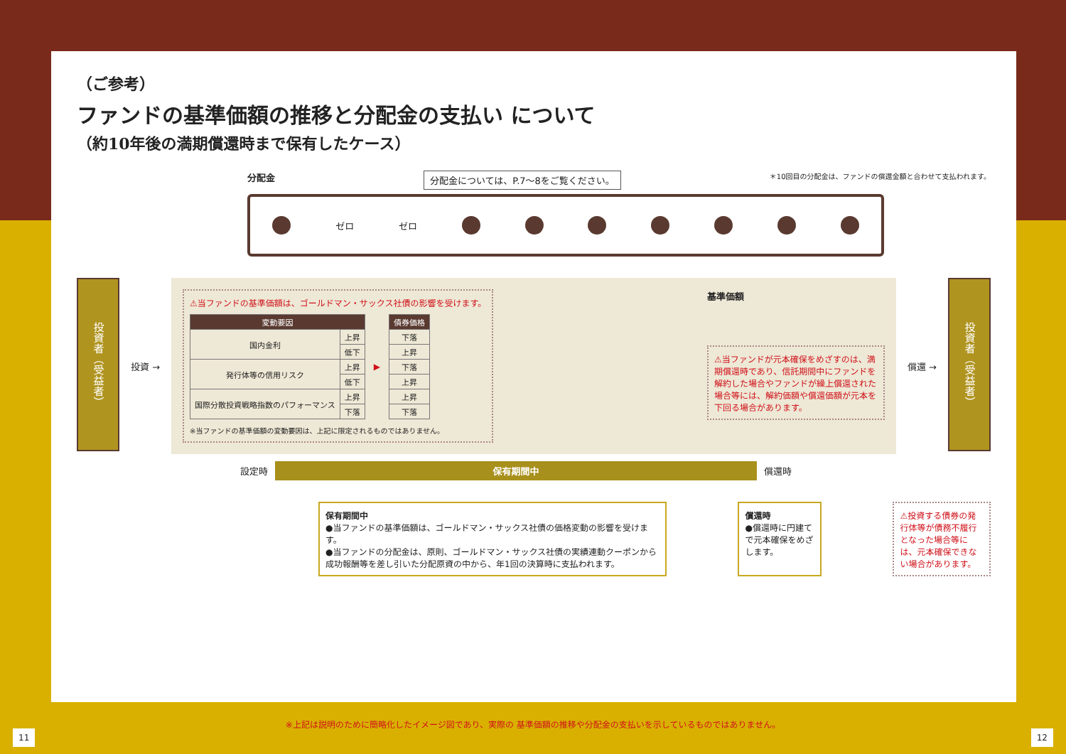（ご参考）
ファンドの基準価額の推移と分配金の支払い について
（約10年後の満期償還時まで保有したケース）
分配金 分配金については、P.7～8をご覧ください。 ＊10回目の分配金は、ファンドの償還金額と合わせて支払われます。
ゼロ ゼロ
投資者（受益者）
投資 →
⚠当ファンドの基準価額は、ゴールドマン・サックス社債の影響を受けます。
| 変動要因 | |
| --- | --- |
| 国内金利 | 上昇 |
| | 低下 |
| 発行体等の信用リスク | 上昇 |
| | 低下 |
| 国際分散投資戦略指数のパフォーマンス | 上昇 |
| | 下落 |
▶
| 債券価格 |
| --- |
| 下落 |
| 上昇 |
| 下落 |
| 上昇 |
| 上昇 |
| 下落 |
※当ファンドの基準価額の変動要因は、上記に限定されるものではありません。
基準価額
⚠当ファンドが元本確保をめざすのは、満期償還時であり、信託期間中にファンドを解約した場合やファンドが繰上償還された場合等には、解約価額や償還価額が元本を下回る場合があります。
償還 →
投資者（受益者）
設定時
保有期間中
償還時
保有期間中
●当ファンドの基準価額は、ゴールドマン・サックス社債の価格変動の影響を受けます。
●当ファンドの分配金は、原則、ゴールドマン・サックス社債の実績連動クーポンから成功報酬等を差し引いた分配原資の中から、年1回の決算時に支払われます。
償還時
●償還時に円建てで元本確保をめざします。
⚠投資する債券の発行体等が債務不履行となった場合等には、元本確保できない場合があります。
※上記は説明のために簡略化したイメージ図であり、実際の 基準価額の推移や分配金の支払いを示しているものではありません。
11 12